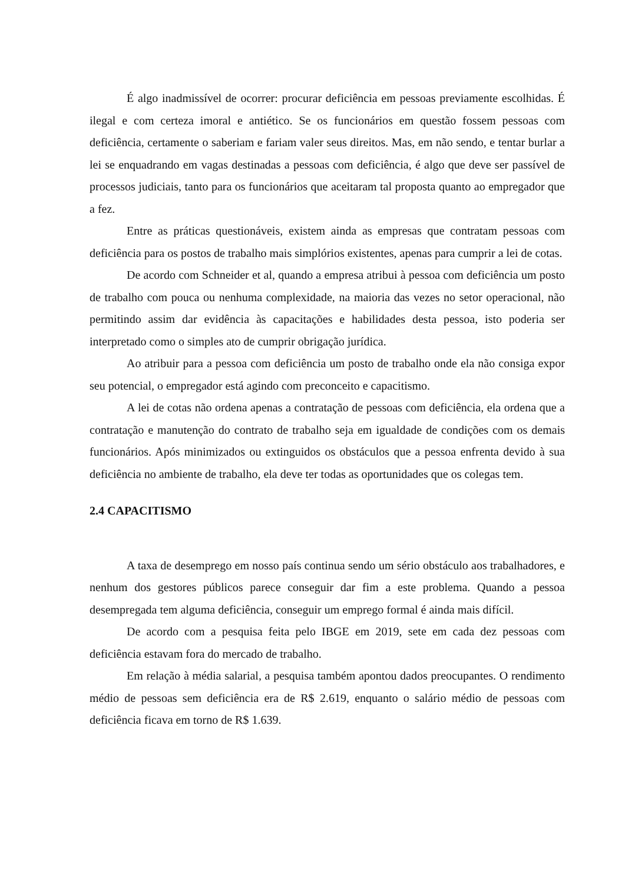É algo inadmissível de ocorrer: procurar deficiência em pessoas previamente escolhidas. É ilegal e com certeza imoral e antiético. Se os funcionários em questão fossem pessoas com deficiência, certamente o saberiam e fariam valer seus direitos. Mas, em não sendo, e tentar burlar a lei se enquadrando em vagas destinadas a pessoas com deficiência, é algo que deve ser passível de processos judiciais, tanto para os funcionários que aceitaram tal proposta quanto ao empregador que a fez.
Entre as práticas questionáveis, existem ainda as empresas que contratam pessoas com deficiência para os postos de trabalho mais simplórios existentes, apenas para cumprir a lei de cotas.
De acordo com Schneider et al, quando a empresa atribui à pessoa com deficiência um posto de trabalho com pouca ou nenhuma complexidade, na maioria das vezes no setor operacional, não permitindo assim dar evidência às capacitações e habilidades desta pessoa, isto poderia ser interpretado como o simples ato de cumprir obrigação jurídica.
Ao atribuir para a pessoa com deficiência um posto de trabalho onde ela não consiga expor seu potencial, o empregador está agindo com preconceito e capacitismo.
A lei de cotas não ordena apenas a contratação de pessoas com deficiência, ela ordena que a contratação e manutenção do contrato de trabalho seja em igualdade de condições com os demais funcionários. Após minimizados ou extinguidos os obstáculos que a pessoa enfrenta devido à sua deficiência no ambiente de trabalho, ela deve ter todas as oportunidades que os colegas tem.
2.4 CAPACITISMO
A taxa de desemprego em nosso país continua sendo um sério obstáculo aos trabalhadores, e nenhum dos gestores públicos parece conseguir dar fim a este problema. Quando a pessoa desempregada tem alguma deficiência, conseguir um emprego formal é ainda mais difícil.
De acordo com a pesquisa feita pelo IBGE em 2019, sete em cada dez pessoas com deficiência estavam fora do mercado de trabalho.
Em relação à média salarial, a pesquisa também apontou dados preocupantes. O rendimento médio de pessoas sem deficiência era de R$ 2.619, enquanto o salário médio de pessoas com deficiência ficava em torno de R$ 1.639.